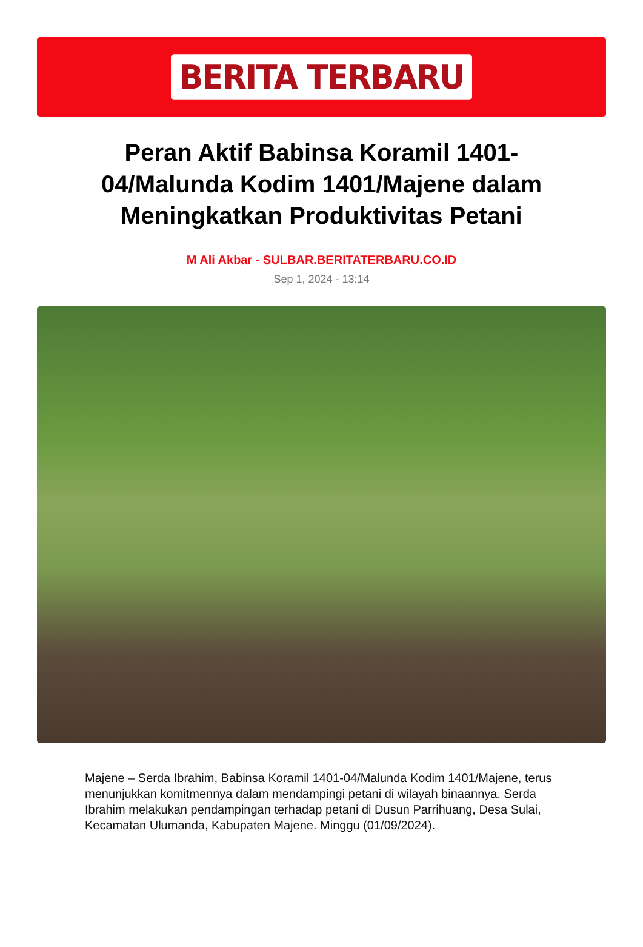BERITA TERBARU
Peran Aktif Babinsa Koramil 1401-04/Malunda Kodim 1401/Majene dalam Meningkatkan Produktivitas Petani
M Ali Akbar - SULBAR.BERITATERBARU.CO.ID
Sep 1, 2024 - 13:14
Majene – Serda Ibrahim, Babinsa Koramil 1401-04/Malunda Kodim 1401/Majene, terus menunjukkan komitmennya dalam mendampingi petani di wilayah binaannya. Serda Ibrahim melakukan pendampingan terhadap petani di Dusun Parrihuang, Desa Sulai, Kecamatan Ulumanda, Kabupaten Majene. Minggu (01/09/2024).